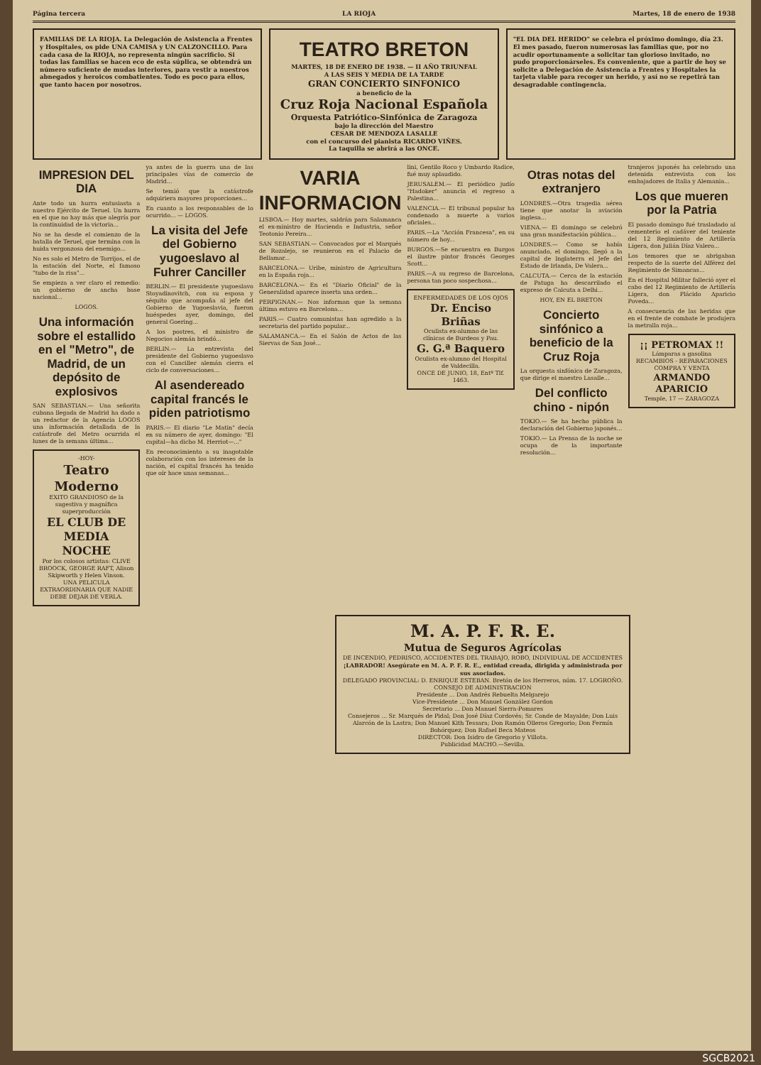Página tercera LA RIOJA Martes, 18 de enero de 1938
FAMILIAS DE LA RIOJA. La Delegación de Asistencia a Frentes y Hospitales, os pide UNA CAMISA y UN CALZONCILLO. Para cada casa de la RIOJA, no representa ningún sacrificio. Si todas las familias se hacen eco de esta súplica, se obtendrá un número suficiente de mudas interiores, para vestir a nuestros abnegados y heroicos combatientes. Todo es poco para ellos, que tanto hacen por nosotros.
TEATRO BRETON
MARTES, 18 DE ENERO DE 1938. — II AÑO TRIUNFAL
A LAS SEIS Y MEDIA DE LA TARDE
GRAN CONCIERTO SINFONICO
a beneficio de la
Cruz Roja Nacional Española
Orquesta Patriótico-Sinfónica de Zaragoza
bajo la dirección del Maestro
CESAR DE MENDOZA LASALLE
con el concurso del pianista RICARDO VIÑES.
La taquilla se abrirá a las ONCE.
"EL DIA DEL HERIDO" se celebra el próximo domingo, día 23. El mes pasado, fueron numerosas las familias que, por no acudir oportunamente a solicitar tan glorioso invitado, no pudo proporcionárseles. Es conveniente, que a partir de hoy se solicite a Delegación de Asistencia a Frentes y Hospitales la tarjeta viable para recoger un herido, y así no se repetirá tan desagradable contingencia.
IMPRESION DEL DIA
Ante todo un hurra entusiasta a nuestro Ejército de Teruel. Un hurra en el que no hay más que alegría por la continuidad de la victoria...
No se ha desde el comienzo de la batalla de Teruel, que termina con la huida vergonzosa del enemigo...
No es solo el Metro de Torrijos, el de la estación del Norte, el famoso "tubo de la risa"...
Se empieza a ver claro el remedio: un gobierno de ancha base nacional...
LOGOS.
Una información sobre el estallido en el "Metro", de Madrid, de un depósito de explosivos
SAN SEBASTIAN.— Una señorita cubana llegada de Madrid ha dado a un redactor de la Agencia LOGOS una información detallada de la catástrofe del Metro ocurrida el lunes de la semana última...
-HOY-
Teatro Moderno
EXITO GRANDIOSO de la sugestiva y magnífica superproducción
EL CLUB DE MEDIA NOCHE
Por los colosos artistas: CLIVE BROOCK, GEORGE RAFT, Alison Skipworth y Helen Vinson.
UNA PELICULA EXTRAORDINARIA QUE NADIE DEBE DEJAR DE VERLA.
ya antes de la guerra una de las principales vías de comercio de Madrid...
Se temió que la catástrofe adquiriera mayores proporciones...
En cuanto a los responsables de lo ocurrido... — LOGOS.
La visita del Jefe del Gobierno yugoeslavo al Fuhrer Canciller
BERLIN.— El presidente yugoeslavo Stoyadinovitch, con su esposa y séquito que acompaña al jefe del Gobierno de Yugoeslavia, fueron huéspedes ayer, domingo, del general Goering...
A los postres, el ministro de Negocios alemán brindó...
BERLIN.— La entrevista del presidente del Gobierno yugoeslavo con el Canciller alemán cierra el ciclo de conversaciones...
Al asendereado capital francés le piden patriotismo
PARIS.— El diario "Le Matin" decía en su número de ayer, domingo: "El capital—ha dicho M. Herriot—..."
En reconocimiento a su inagotable colaboración con los intereses de la nación, el capital francés ha tenido que oír hace unas semanas...
VARIA INFORMACION
LISBOA.— Hoy martes, saldrán para Salamanca el ex-ministro de Hacienda e Industria, señor Teotonio Pereira...
SAN SEBASTIAN.— Convocados por el Marqués de Rozalejo, se reunieron en el Palacio de Bellamar...
BARCELONA.— Uribe, ministro de Agricultura en la España roja...
BARCELONA.— En el "Diario Oficial" de la Generalidad aparece inserta una orden...
PERPIGNAN.— Nos informan que la semana última estuvo en Barcelona...
PARIS.— Cuatro comunistas han agredido a la secretaria del partido popular...
SALAMANCA.— En el Salón de Actos de las Siervas de San José...
lini, Gentilo Roco y Umbardo Radice, fué muy aplaudido.
JERUSALEM.— El periódico judío "Hadoker" anuncia el regreso a Palestina...
VALENCIA.— El tribunal popular ha condenado a muerte a varios oficiales...
PARIS.—La "Acción Francesa", en su número de hoy...
BURGOS.—Se encuentra en Burgos el ilustre pintor francés Georges Scott...
PARIS.—A su regreso de Barcelona, persona tan poco sospechosa...
ENFERMEDADES DE LOS OJOS
Dr. Enciso Briñas
Oculista ex-alumno de las clínicas de Burdeos y Pau.
G. G.ª Baquero
Oculista ex-alumno del Hospital de Valdecilla.
ONCE DE JUNIO, 18, Entº Tlf. 1463.
Otras notas del extranjero
LONDRES.—Otra tragedia aérea tiene que anotar la aviación inglesa...
VIENA.— El domingo se celebró una gran manifestación pública...
LONDRES.— Como se había anunciado, el domingo, llegó a la capital de Inglaterra el Jefe del Estado de Irlanda, De Valera...
CALCUTA.— Cerca de la estación de Patuga ha descarrilado el expreso de Calcuta a Delhi...
HOY, EN EL BRETON
Concierto sinfónico a beneficio de la Cruz Roja
La orquesta sinfónica de Zaragoza, que dirige el maestro Lasalle...
Del conflicto chino - nipón
TOKIO.— Se ha hecho pública la declaración del Gobierno japonés...
TOKIO.— La Prensa de la noche se ocupa de la importante resolución...
tranjeros japonés ha celebrado una detenida entrevista con los embajadores de Italia y Alemania...
Los que mueren por la Patria
El pasado domingo fué trasladado al cementerio el cadáver del teniente del 12 Regimiento de Artillería Ligera, don Julián Díaz Valero...
Los temores que se abrigaban respecto de la suerte del Alférez del Regimiento de Simancas...
En el Hospital Militar falleció ayer el cabo del 12 Regimiento de Artillería Ligera, don Plácido Aparicio Poveda...
A consecuencia de las heridas que en el frente de combate le produjera la metralla roja...
¡¡ PETROMAX !!
Lámparas a gasolina
RECAMBIOS - REPARACIONES
COMPRA Y VENTA
ARMANDO APARICIO
Temple, 17 — ZARAGOZA
M. A. P. F. R. E.
Mutua de Seguros Agrícolas
DE INCENDIO, PEDRISCO, ACCIDENTES DEL TRABAJO, ROBO, INDIVIDUAL DE ACCIDENTES
¡LABRADOR! Asegúrate en M. A. P. F. R. E., entidad creada, dirigida y administrada por sus asociados.
DELEGADO PROVINCIAL: D. ENRIQUE ESTEBAN. Bretón de los Herreros, núm. 17. LOGROÑO.
CONSEJO DE ADMINISTRACION
Presidente ... Don Andrés Rebuelta Melgarejo
Vice-Presidente ... Don Manuel González Gordon
Secretario ... Don Manuel Sierra-Pomares
Consejeros ... Sr. Marqués de Pidal; Don José Díaz Cordovés; Sr. Conde de Mayalde; Don Luis Alarcón de la Lastra; Don Manuel Kith Tessara; Don Ramón Olleros Gregorio; Don Fermín Bohórquez; Don Rafael Beca Mateos
DIRECTOR: Don Isidro de Gregorio y Villota.
Publicidad MACHO.—Sevilla.
SGCB2021